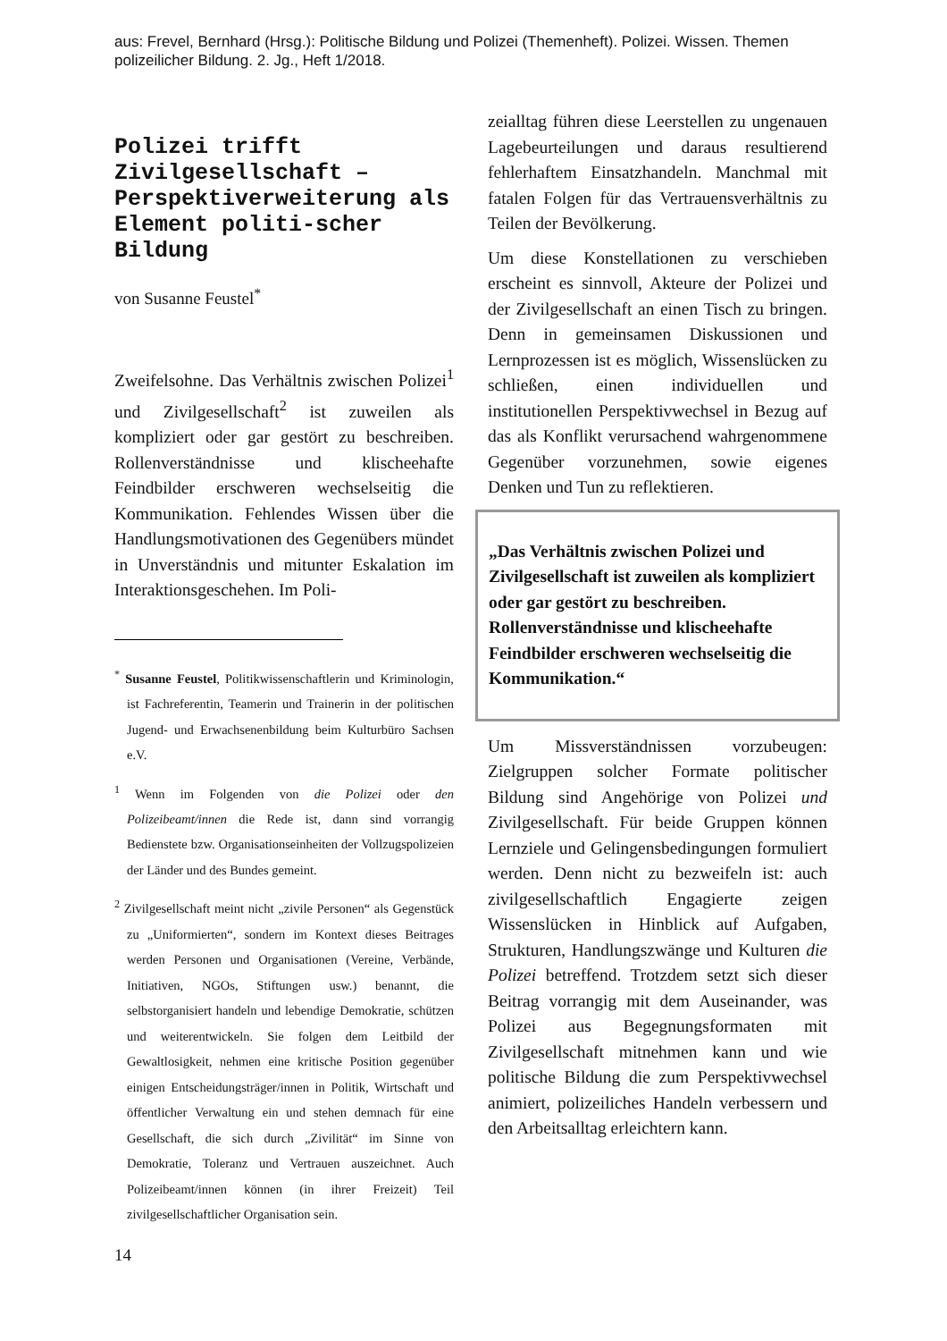aus: Frevel, Bernhard (Hrsg.): Politische Bildung und Polizei (Themenheft). Polizei. Wissen. Themen polizeilicher Bildung. 2. Jg., Heft 1/2018.
Polizei trifft Zivilgesellschaft – Perspektiverweiterung als Element politi-scher Bildung
von Susanne Feustel<sup>*</sup>
Zweifelsohne. Das Verhältnis zwischen Polizei<sup>1</sup> und Zivilgesellschaft<sup>2</sup> ist zuweilen als kompliziert oder gar gestört zu beschreiben. Rollenverständnisse und klischeehafte Feindbilder erschweren wechselseitig die Kommunikation. Fehlendes Wissen über die Handlungsmotivationen des Gegenübers mündet in Unverständnis und mitunter Eskalation im Interaktionsgeschehen. Im Poli-
<sup>*</sup> Susanne Feustel, Politikwissenschaftlerin und Kriminologin, ist Fachreferentin, Teamerin und Trainerin in der politischen Jugend- und Erwachsenenbildung beim Kulturbüro Sachsen e.V.
<sup>1</sup> Wenn im Folgenden von die Polizei oder den Polizeibeamt/innen die Rede ist, dann sind vorrangig Bedienstete bzw. Organisationseinheiten der Vollzugspolizeien der Länder und des Bundes gemeint.
<sup>2</sup> Zivilgesellschaft meint nicht „zivile Personen“ als Gegenstück zu „Uniformierten“, sondern im Kontext dieses Beitrages werden Personen und Organisationen (Vereine, Verbände, Initiativen, NGOs, Stiftungen usw.) benannt, die selbstorganisiert handeln und lebendige Demokratie, schützen und weiterentwickeln. Sie folgen dem Leitbild der Gewaltlosigkeit, nehmen eine kritische Position gegenüber einigen Entscheidungsträger/innen in Politik, Wirtschaft und öffentlicher Verwaltung ein und stehen demnach für eine Gesellschaft, die sich durch „Zivilität“ im Sinne von Demokratie, Toleranz und Vertrauen auszeichnet. Auch Polizeibeamt/innen können (in ihrer Freizeit) Teil zivilgesellschaftlicher Organisation sein.
14
zeialltag führen diese Leerstellen zu ungenauen Lagebeurteilungen und daraus resultierend fehlerhaftem Einsatzhandeln. Manchmal mit fatalen Folgen für das Vertrauensverhältnis zu Teilen der Bevölkerung.
Um diese Konstellationen zu verschieben erscheint es sinnvoll, Akteure der Polizei und der Zivilgesellschaft an einen Tisch zu bringen. Denn in gemeinsamen Diskussionen und Lernprozessen ist es möglich, Wissenslücken zu schließen, einen individuellen und institutionellen Perspektivwechsel in Bezug auf das als Konflikt verursachend wahrgenommene Gegenüber vorzunehmen, sowie eigenes Denken und Tun zu reflektieren.
„Das Verhältnis zwischen Polizei und Zivilgesellschaft ist zuweilen als kompliziert oder gar gestört zu beschreiben. Rollenverständnisse und klischeehafte Feindbilder erschweren wechselseitig die Kommunikation.“
Um Missverständnissen vorzubeugen: Zielgruppen solcher Formate politischer Bildung sind Angehörige von Polizei und Zivilgesellschaft. Für beide Gruppen können Lernziele und Gelingensbedingungen formuliert werden. Denn nicht zu bezweifeln ist: auch zivilgesellschaftlich Engagierte zeigen Wissenslücken in Hinblick auf Aufgaben, Strukturen, Handlungszwänge und Kulturen die Polizei betreffend. Trotzdem setzt sich dieser Beitrag vorrangig mit dem Auseinander, was Polizei aus Begegnungsformaten mit Zivilgesellschaft mitnehmen kann und wie politische Bildung die zum Perspektivwechsel animiert, polizeiliches Handeln verbessern und den Arbeitsalltag erleichtern kann.